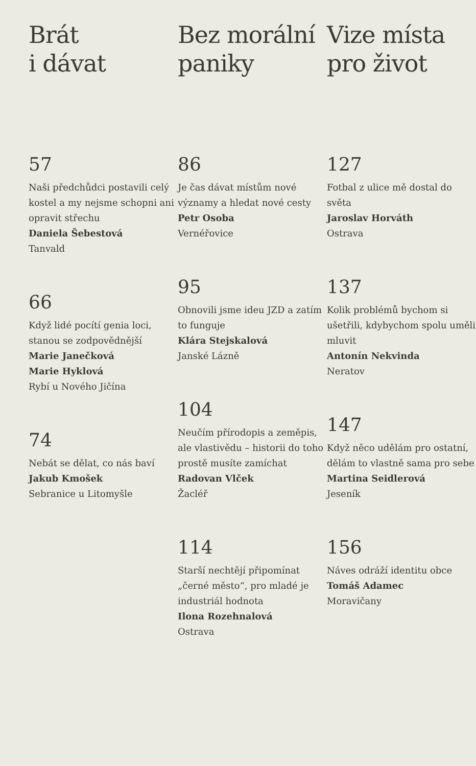Brát
i dávat
57
Naši předchůdci postavili celý kostel a my nejsme schopni ani opravit střechu
Daniela Šebestová
Tanvald
66
Když lidé pocítí genia loci, stanou se zodpovědnější
Marie Janečková
Marie Hyklová
Rybí u Nového Jičína
74
Nebát se dělat, co nás baví
Jakub Kmošek
Sebranice u Litomyšle
Bez morální
paniky
86
Je čas dávat místům nové významy a hledat nové cesty
Petr Osoba
Vernéřovice
95
Obnovili jsme ideu JZD a zatím to funguje
Klára Stejskalová
Janské Lázně
104
Neučím přírodopis a zeměpis, ale vlastivědu – historii do toho prostě musíte zamíchat
Radovan Vlček
Žacléř
114
Starší nechtějí připomínat „černé město“, pro mladé je industriál hodnota
Ilona Rozehnalová
Ostrava
Vize místa
pro život
127
Fotbal z ulice mě dostal do světa
Jaroslav Horváth
Ostrava
137
Kolik problémů bychom si ušetřili, kdybychom spolu uměli mluvit
Antonín Nekvinda
Neratov
147
Když něco udělám pro ostatní, dělám to vlastně sama pro sebe
Martina Seidlerová
Jeseník
156
Náves odráží identitu obce
Tomáš Adamec
Moravičany